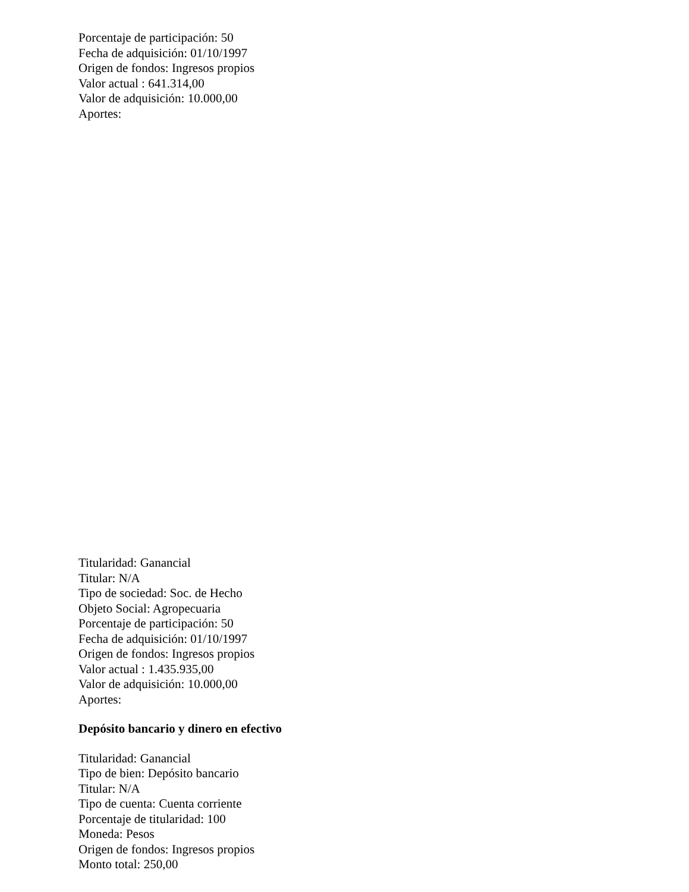Porcentaje de participación: 50
Fecha de adquisición: 01/10/1997
Origen de fondos: Ingresos propios
Valor actual : 641.314,00
Valor de adquisición: 10.000,00
Aportes:
Titularidad: Ganancial
Titular: N/A
Tipo de sociedad: Soc. de Hecho
Objeto Social: Agropecuaria
Porcentaje de participación: 50
Fecha de adquisición: 01/10/1997
Origen de fondos: Ingresos propios
Valor actual : 1.435.935,00
Valor de adquisición: 10.000,00
Aportes:
Depósito bancario y dinero en efectivo
Titularidad: Ganancial
Tipo de bien: Depósito bancario
Titular: N/A
Tipo de cuenta: Cuenta corriente
Porcentaje de titularidad: 100
Moneda: Pesos
Origen de fondos: Ingresos propios
Monto total: 250,00